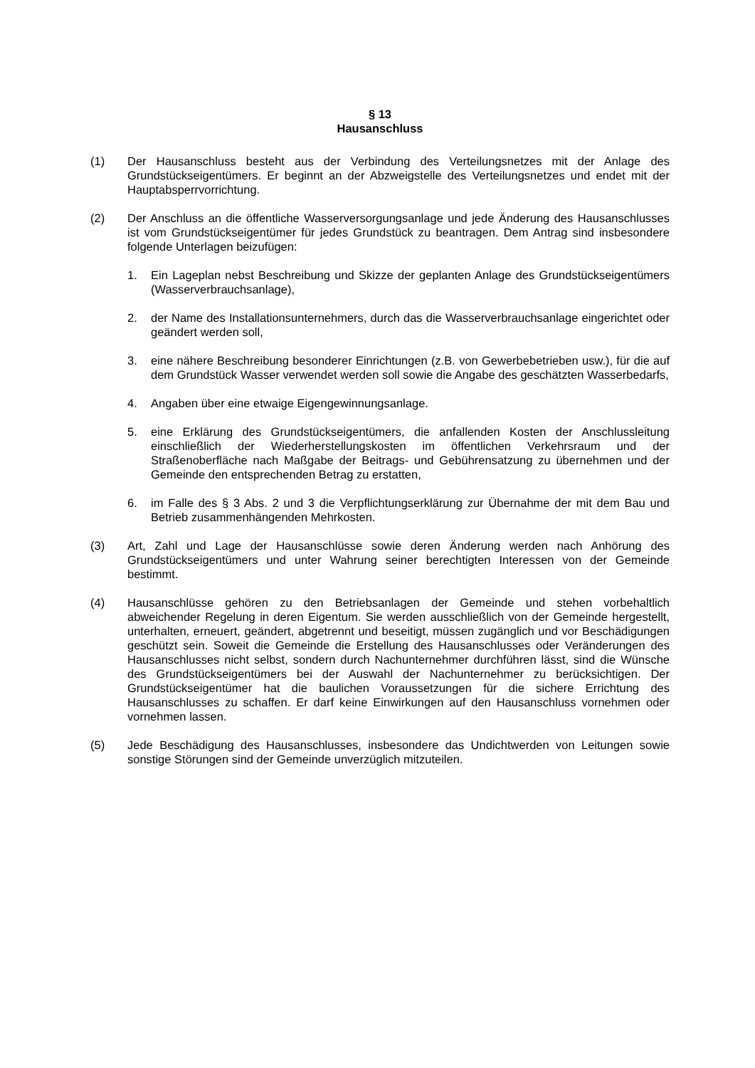§ 13
Hausanschluss
(1) Der Hausanschluss besteht aus der Verbindung des Verteilungsnetzes mit der Anlage des Grundstückseigentümers. Er beginnt an der Abzweigstelle des Verteilungsnetzes und endet mit der Hauptabsperrvorrichtung.
(2) Der Anschluss an die öffentliche Wasserversorgungsanlage und jede Änderung des Hausanschlusses ist vom Grundstückseigentümer für jedes Grundstück zu beantragen. Dem Antrag sind insbesondere folgende Unterlagen beizufügen:
1. Ein Lageplan nebst Beschreibung und Skizze der geplanten Anlage des Grundstückseigentümers (Wasserverbrauchsanlage),
2. der Name des Installationsunternehmers, durch das die Wasserverbrauchsanlage eingerichtet oder geändert werden soll,
3. eine nähere Beschreibung besonderer Einrichtungen (z.B. von Gewerbebetrieben usw.), für die auf dem Grundstück Wasser verwendet werden soll sowie die Angabe des geschätzten Wasserbedarfs,
4. Angaben über eine etwaige Eigengewinnungsanlage.
5. eine Erklärung des Grundstückseigentümers, die anfallenden Kosten der Anschlussleitung einschließlich der Wiederherstellungskosten im öffentlichen Verkehrsraum und der Straßenoberfläche nach Maßgabe der Beitrags- und Gebührensatzung zu übernehmen und der Gemeinde den entsprechenden Betrag zu erstatten,
6. im Falle des § 3 Abs. 2 und 3 die Verpflichtungserklärung zur Übernahme der mit dem Bau und Betrieb zusammenhängenden Mehrkosten.
(3) Art, Zahl und Lage der Hausanschlüsse sowie deren Änderung werden nach Anhörung des Grundstückseigentümers und unter Wahrung seiner berechtigten Interessen von der Gemeinde bestimmt.
(4) Hausanschlüsse gehören zu den Betriebsanlagen der Gemeinde und stehen vorbehaltlich abweichender Regelung in deren Eigentum. Sie werden ausschließlich von der Gemeinde hergestellt, unterhalten, erneuert, geändert, abgetrennt und beseitigt, müssen zugänglich und vor Beschädigungen geschützt sein. Soweit die Gemeinde die Erstellung des Hausanschlusses oder Veränderungen des Hausanschlusses nicht selbst, sondern durch Nachunternehmer durchführen lässt, sind die Wünsche des Grundstückseigentümers bei der Auswahl der Nachunternehmer zu berücksichtigen. Der Grundstückseigentümer hat die baulichen Voraussetzungen für die sichere Errichtung des Hausanschlusses zu schaffen. Er darf keine Einwirkungen auf den Hausanschluss vornehmen oder vornehmen lassen.
(5) Jede Beschädigung des Hausanschlusses, insbesondere das Undichtwerden von Leitungen sowie sonstige Störungen sind der Gemeinde unverzüglich mitzuteilen.